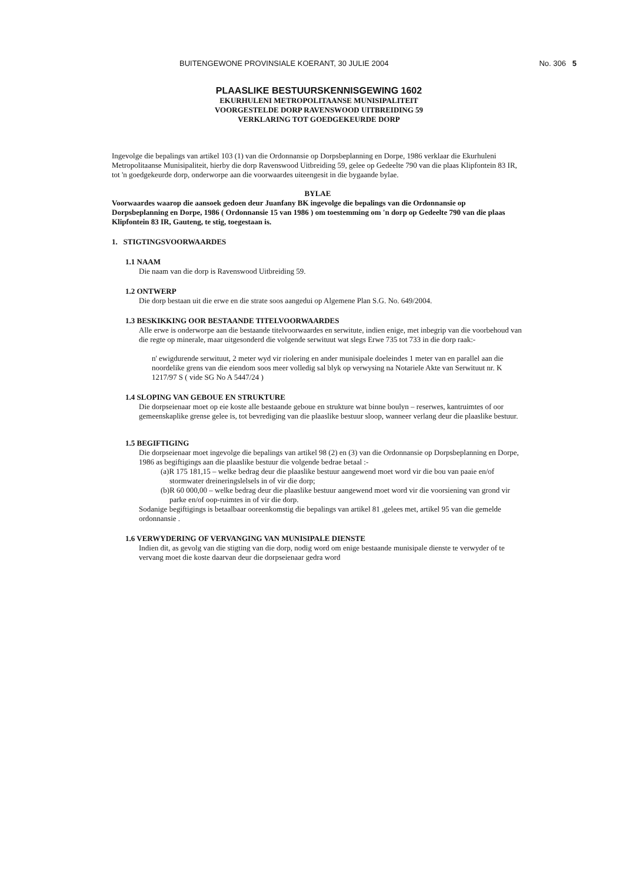BUITENGEWONE PROVINSIALE KOERANT, 30 JULIE 2004 No. 306 5
PLAASLIKE BESTUURSKENNISGEWING 1602
EKURHULENI METROPOLITAANSE MUNISIPALITEIT
VOORGESTELDE DORP RAVENSWOOD UITBREIDING 59
VERKLARING TOT GOEDGEKEURDE DORP
Ingevolge die bepalings van artikel 103 (1) van die Ordonnansie op Dorpsbeplanning en Dorpe, 1986 verklaar die Ekurhuleni Metropolitaanse Munisipaliteit, hierby die dorp Ravenswood Uitbreiding 59, gelee op Gedeelte 790 van die plaas Klipfontein 83 IR, tot 'n goedgekeurde dorp, onderworpe aan die voorwaardes uiteengesit in die bygaande bylae.
BYLAE
Voorwaardes waarop die aansoek gedoen deur Juanfany BK ingevolge die bepalings van die Ordonnansie op Dorpsbeplanning en Dorpe, 1986 ( Ordonnansie 15 van 1986 ) om toestemming om 'n dorp op Gedeelte 790 van die plaas Klipfontein 83 IR, Gauteng, te stig, toegestaan is.
1. STIGTINGSVOORWAARDES
1.1 NAAM
Die naam van die dorp is Ravenswood Uitbreiding 59.
1.2 ONTWERP
Die dorp bestaan uit die erwe en die strate soos aangedui op Algemene Plan S.G. No. 649/2004.
1.3 BESKIKKING OOR BESTAANDE TITELVOORWAARDES
Alle erwe is onderworpe aan die bestaande titelvoorwaardes en serwitute, indien enige, met inbegrip van die voorbehoud van die regte op minerale, maar uitgesonderd die volgende serwituut wat slegs Erwe 735 tot 733 in die dorp raak:-
n' ewigdurende serwituut, 2 meter wyd vir riolering en ander munisipale doeleindes 1 meter van en parallel aan die noordelike grens van die eiendom soos meer volledig sal blyk op verwysing na Notariele Akte van Serwituut nr. K 1217/97 S ( vide SG No A 5447/24 )
1.4 SLOPING VAN GEBOUE EN STRUKTURE
Die dorpseienaar moet op eie koste alle bestaande geboue en strukture wat binne boulyn – reserwes, kantruimtes of oor gemeenskaplike grense gelee is, tot bevrediging van die plaaslike bestuur sloop, wanneer verlang deur die plaaslike bestuur.
1.5 BEGIFTIGING
Die dorpseienaar moet ingevolge die bepalings van artikel 98 (2) en (3) van die Ordonnansie op Dorpsbeplanning en Dorpe, 1986 as begiftigings aan die plaaslike bestuur die volgende bedrae betaal :-
(a)R 175 181,15 – welke bedrag deur die plaaslike bestuur aangewend moet word vir die bou van paaie en/of stormwater dreineringslelsels in of vir die dorp;
(b)R 60 000,00 – welke bedrag deur die plaaslike bestuur aangewend moet word vir die voorsiening van grond vir parke en/of oop-ruimtes in of vir die dorp.
Sodanige begiftigings is betaalbaar ooreenkomstig die bepalings van artikel 81 ,gelees met, artikel 95 van die gemelde ordonnansie .
1.6 VERWYDERING OF VERVANGING VAN MUNISIPALE DIENSTE
Indien dit, as gevolg van die stigting van die dorp, nodig word om enige bestaande munisipale dienste te verwyder of te vervang moet die koste daarvan deur die dorpseienaar gedra word